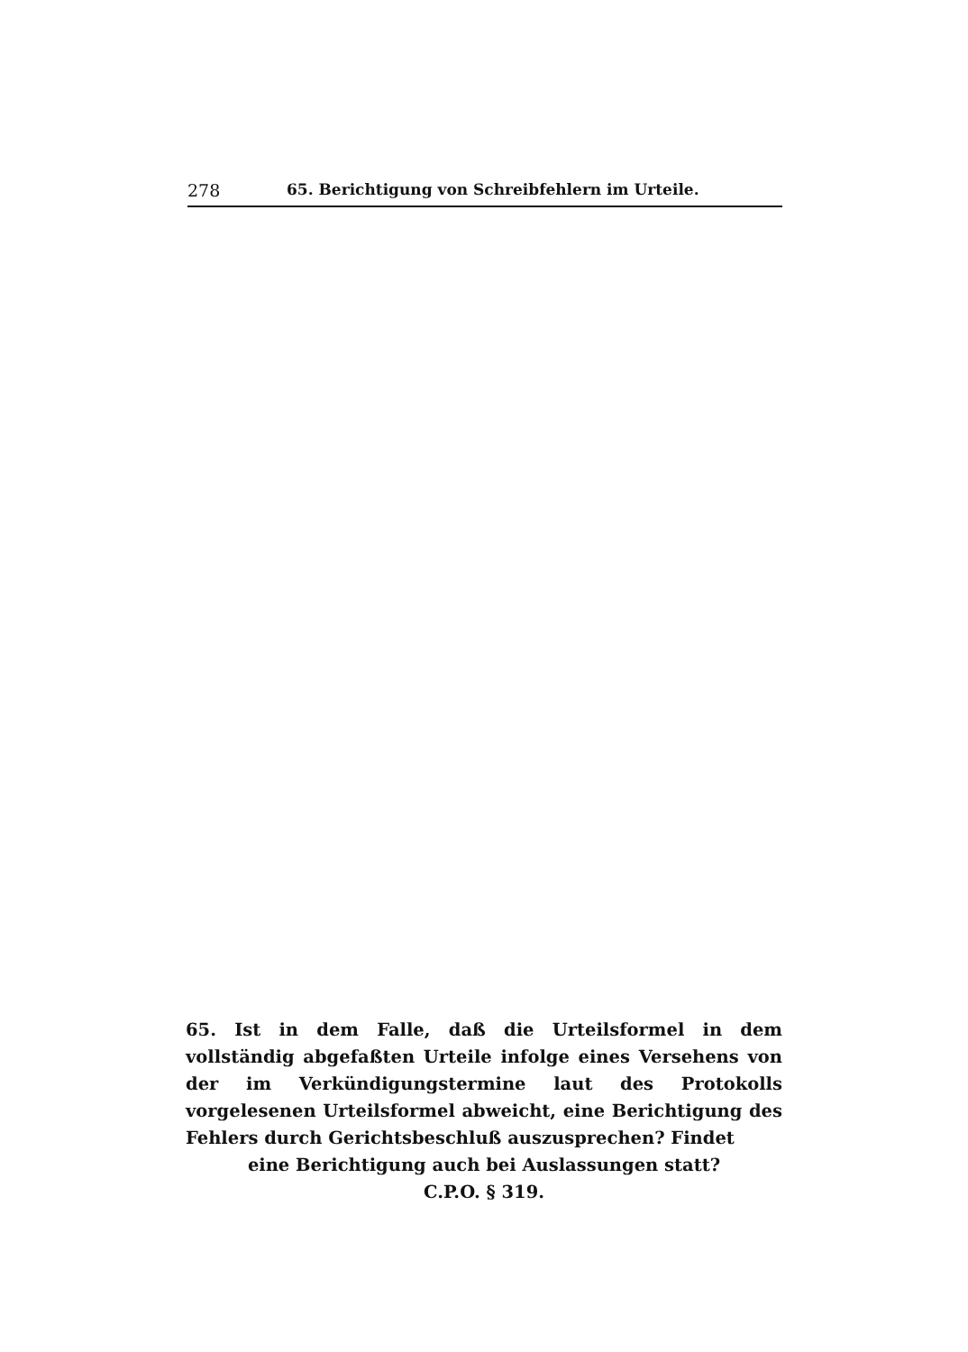278 65. Berichtigung von Schreibfehlern im Urteile.
65. Ist in dem Falle, daß die Urteilsformel in dem vollständig abgefaßten Urteile infolge eines Versehens von der im Verkündigungstermine laut des Protokolls vorgelesenen Urteilsformel abweicht, eine Berichtigung des Fehlers durch Gerichtsbeschluß auszusprechen? Findet
eine Berichtigung auch bei Auslassungen statt?
C.P.O. § 319.